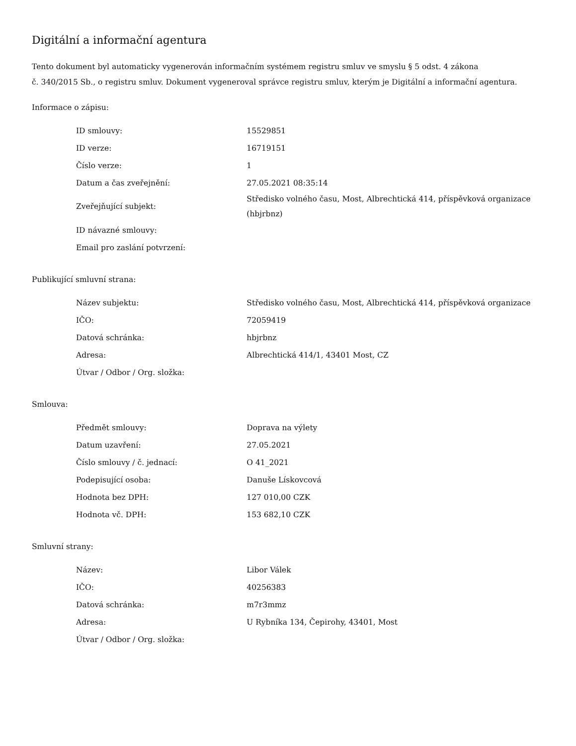Digitální a informační agentura
Tento dokument byl automaticky vygenerován informačním systémem registru smluv ve smyslu § 5 odst. 4 zákona
č. 340/2015 Sb., o registru smluv. Dokument vygeneroval správce registru smluv, kterým je Digitální a informační agentura.
Informace o zápisu:
| ID smlouvy: | 15529851 |
| ID verze: | 16719151 |
| Číslo verze: | 1 |
| Datum a čas zveřejnění: | 27.05.2021 08:35:14 |
| Zveřejňující subjekt: | Středisko volného času, Most, Albrechtická 414, příspěvková organizace (hbjrbnz) |
| ID návazné smlouvy: | |
| Email pro zaslání potvrzení: | |
Publikující smluvní strana:
| Název subjektu: | Středisko volného času, Most, Albrechtická 414, příspěvková organizace |
| IČO: | 72059419 |
| Datová schránka: | hbjrbnz |
| Adresa: | Albrechtická 414/1, 43401 Most, CZ |
| Útvar / Odbor / Org. složka: | |
Smlouva:
| Předmět smlouvy: | Doprava na výlety |
| Datum uzavření: | 27.05.2021 |
| Číslo smlouvy / č. jednací: | O 41_2021 |
| Podepisující osoba: | Danuše Lískovcová |
| Hodnota bez DPH: | 127 010,00 CZK |
| Hodnota vč. DPH: | 153 682,10 CZK |
Smluvní strany:
| Název: | Libor Válek |
| IČO: | 40256383 |
| Datová schránka: | m7r3mmz |
| Adresa: | U Rybníka 134, Čepirohy, 43401, Most |
| Útvar / Odbor / Org. složka: | |